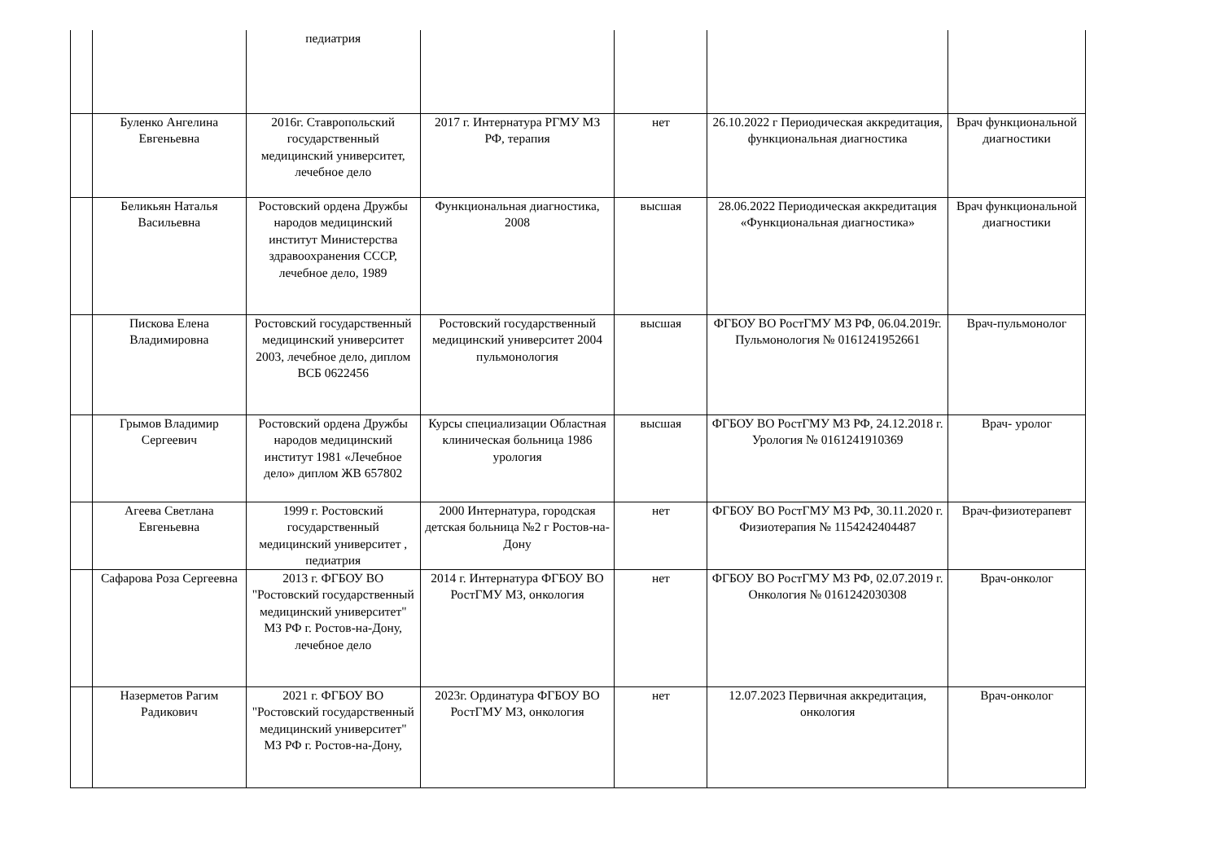| | | педиатрия | | | | |
| | Буленко Ангелина Евгеньевна | 2016г. Ставропольский государственный медицинский университет, лечебное дело | 2017 г. Интернатура РГМУ МЗ РФ, терапия | нет | 26.10.2022 г Периодическая аккредитация, функциональная диагностика | Врач функциональной диагностики |
| | Беликьян Наталья Васильевна | Ростовский ордена Дружбы народов медицинский институт Министерства здравоохранения СССР, лечебное дело, 1989 | Функциональная диагностика, 2008 | высшая | 28.06.2022 Периодическая аккредитация «Функциональная диагностика» | Врач функциональной диагностики |
| | Пискова Елена Владимировна | Ростовский государственный медицинский университет 2003, лечебное дело, диплом ВСБ 0622456 | Ростовский государственный медицинский университет 2004 пульмонология | высшая | ФГБОУ ВО РостГМУ МЗ РФ, 06.04.2019г. Пульмонология № 0161241952661 | Врач-пульмонолог |
| | Грымов Владимир Сергеевич | Ростовский ордена Дружбы народов медицинский институт 1981 «Лечебное дело» диплом ЖВ 657802 | Курсы специализации Областная клиническая больница 1986 урология | высшая | ФГБОУ ВО РостГМУ МЗ РФ, 24.12.2018 г. Урология № 0161241910369 | Врач- уролог |
| | Агеева Светлана Евгеньевна | 1999 г. Ростовский государственный медицинский университет , педиатрия | 2000 Интернатура, городская детская больница №2 г Ростов-на-Дону | нет | ФГБОУ ВО РостГМУ МЗ РФ, 30.11.2020 г. Физиотерапия № 1154242404487 | Врач-физиотерапевт |
| | Сафарова Роза Сергеевна | 2013 г. ФГБОУ ВО "Ростовский государственный медицинский университет" МЗ РФ г. Ростов-на-Дону, лечебное дело | 2014 г. Интернатура ФГБОУ ВО РостГМУ МЗ, онкология | нет | ФГБОУ ВО РостГМУ МЗ РФ, 02.07.2019 г. Онкология № 0161242030308 | Врач-онколог |
| | Назерметов Рагим Радикович | 2021 г. ФГБОУ ВО "Ростовский государственный медицинский университет" МЗ РФ г. Ростов-на-Дону, | 2023г. Ординатура ФГБОУ ВО РостГМУ МЗ, онкология | нет | 12.07.2023 Первичная аккредитация, онкология | Врач-онколог |